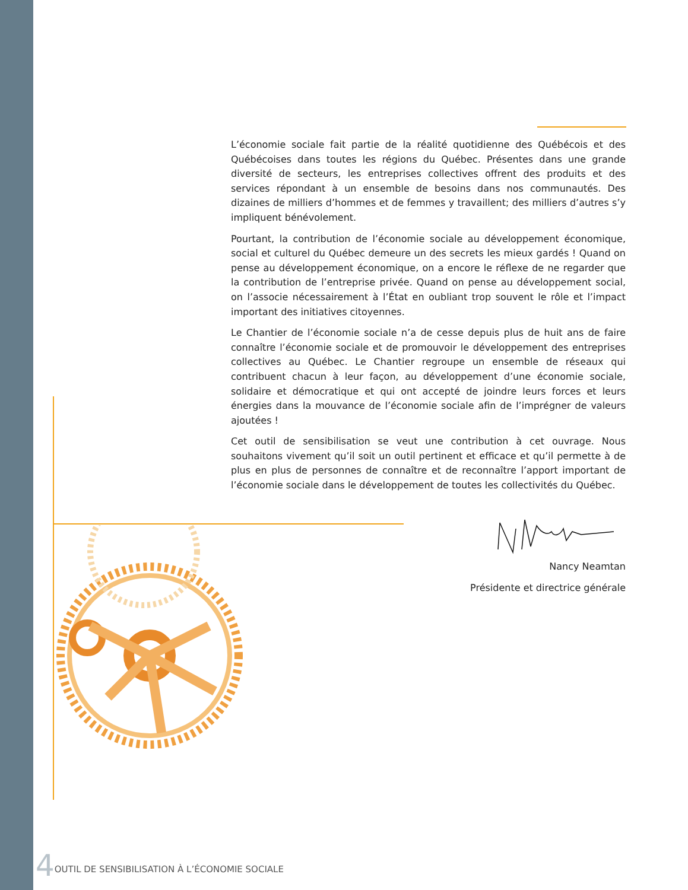L’économie sociale fait partie de la réalité quotidienne des Québécois et des Québécoises dans toutes les régions du Québec. Présentes dans une grande diversité de secteurs, les entreprises collectives offrent des produits et des services répondant à un ensemble de besoins dans nos communautés. Des dizaines de milliers d’hommes et de femmes y travaillent; des milliers d’autres s’y impliquent bénévolement.
Pourtant, la contribution de l’économie sociale au développement économique, social et culturel du Québec demeure un des secrets les mieux gardés ! Quand on pense au développement économique, on a encore le réflexe de ne regarder que la contribution de l’entreprise privée. Quand on pense au développement social, on l’associe nécessairement à l’État en oubliant trop souvent le rôle et l’impact important des initiatives citoyennes.
Le Chantier de l’économie sociale n’a de cesse depuis plus de huit ans de faire connaître l’économie sociale et de promouvoir le développement des entreprises collectives au Québec. Le Chantier regroupe un ensemble de réseaux qui contribuent chacun à leur façon, au développement d’une économie sociale, solidaire et démocratique et qui ont accepté de joindre leurs forces et leurs énergies dans la mouvance de l’économie sociale afin de l’imprégner de valeurs ajoutées !
Cet outil de sensibilisation se veut une contribution à cet ouvrage. Nous souhaitons vivement qu’il soit un outil pertinent et efficace et qu’il permette à de plus en plus de personnes de connaître et de reconnaître l’apport important de l’économie sociale dans le développement de toutes les collectivités du Québec.
Nancy Neamtan
Présidente et directrice générale
4 OUTIL DE SENSIBILISATION À L’ÉCONOMIE SOCIALE